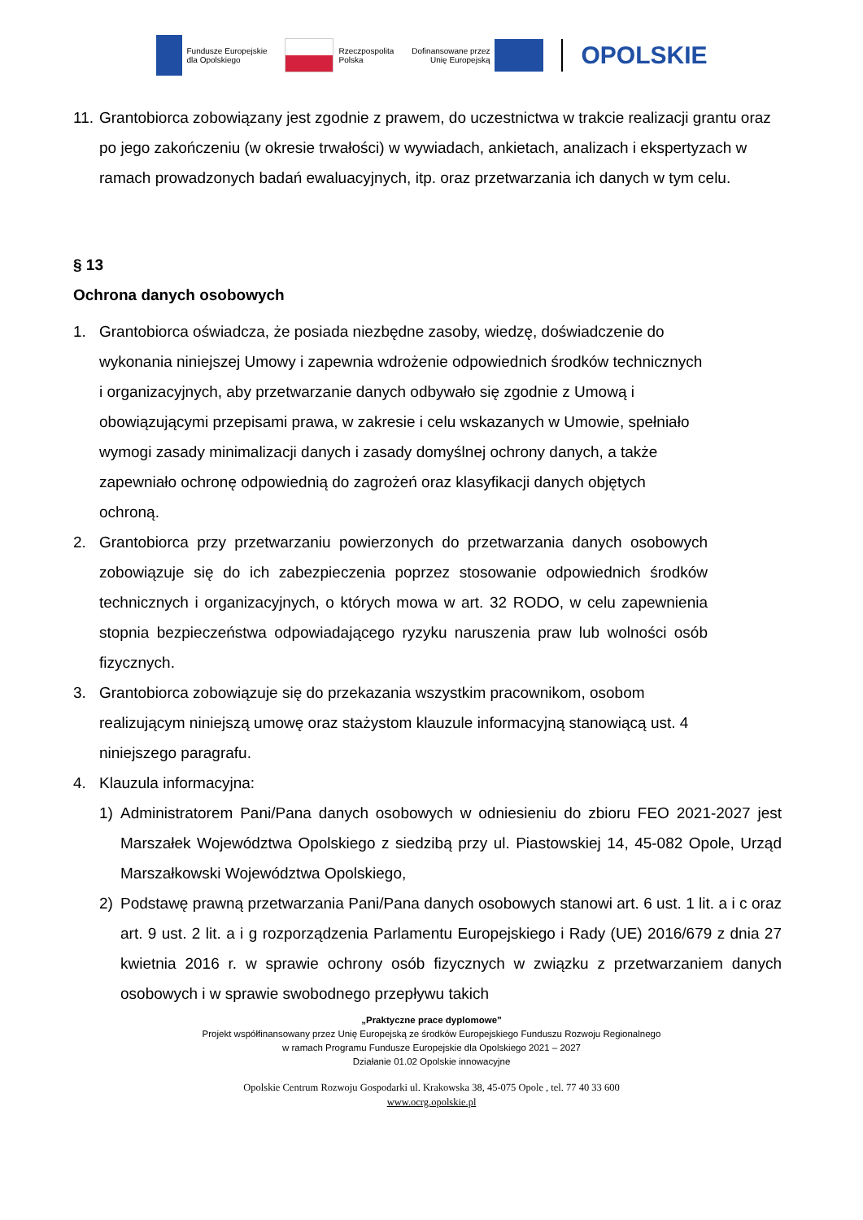Fundusze Europejskie
dla Opolskiego
Rzeczpospolita
Polska
Dofinansowane przez
Unię Europejską
OPOLSKIE
11.
Grantobiorca zobowiązany jest zgodnie z prawem, do uczestnictwa w trakcie realizacji grantu oraz po jego zakończeniu (w okresie trwałości) w wywiadach, ankietach, analizach i ekspertyzach w ramach prowadzonych badań ewaluacyjnych, itp. oraz przetwarzania ich danych w tym celu.
§ 13
Ochrona danych osobowych
1. Grantobiorca oświadcza, że posiada niezbędne zasoby, wiedzę, doświadczenie do wykonania niniejszej Umowy i zapewnia wdrożenie odpowiednich środków technicznych i organizacyjnych, aby przetwarzanie danych odbywało się zgodnie z Umową i obowiązującymi przepisami prawa, w zakresie i celu wskazanych w Umowie, spełniało wymogi zasady minimalizacji danych i zasady domyślnej ochrony danych, a także zapewniało ochronę odpowiednią do zagrożeń oraz klasyfikacji danych objętych ochroną.
2. Grantobiorca przy przetwarzaniu powierzonych do przetwarzania danych osobowych zobowiązuje się do ich zabezpieczenia poprzez stosowanie odpowiednich środków technicznych i organizacyjnych, o których mowa w art. 32 RODO, w celu zapewnienia stopnia bezpieczeństwa odpowiadającego ryzyku naruszenia praw lub wolności osób fizycznych.
3. Grantobiorca zobowiązuje się do przekazania wszystkim pracownikom, osobom realizującym niniejszą umowę oraz stażystom klauzule informacyjną stanowiącą ust. 4 niniejszego paragrafu.
4. Klauzula informacyjna:
1) Administratorem Pani/Pana danych osobowych w odniesieniu do zbioru FEO 2021-2027 jest Marszałek Województwa Opolskiego z siedzibą przy ul. Piastowskiej 14, 45-082 Opole, Urząd Marszałkowski Województwa Opolskiego,
2) Podstawę prawną przetwarzania Pani/Pana danych osobowych stanowi art. 6 ust. 1 lit. a i c oraz art. 9 ust. 2 lit. a i g rozporządzenia Parlamentu Europejskiego i Rady (UE) 2016/679 z dnia 27 kwietnia 2016 r. w sprawie ochrony osób fizycznych w związku z przetwarzaniem danych osobowych i w sprawie swobodnego przepływu takich
„Praktyczne prace dyplomowe”
Projekt współfinansowany przez Unię Europejską ze środków Europejskiego Funduszu Rozwoju Regionalnego
w ramach Programu Fundusze Europejskie dla Opolskiego 2021 – 2027
Działanie 01.02 Opolskie innowacyjne
Opolskie Centrum Rozwoju Gospodarki ul. Krakowska 38, 45-075 Opole , tel. 77 40 33 600
www.ocrg.opolskie.pl